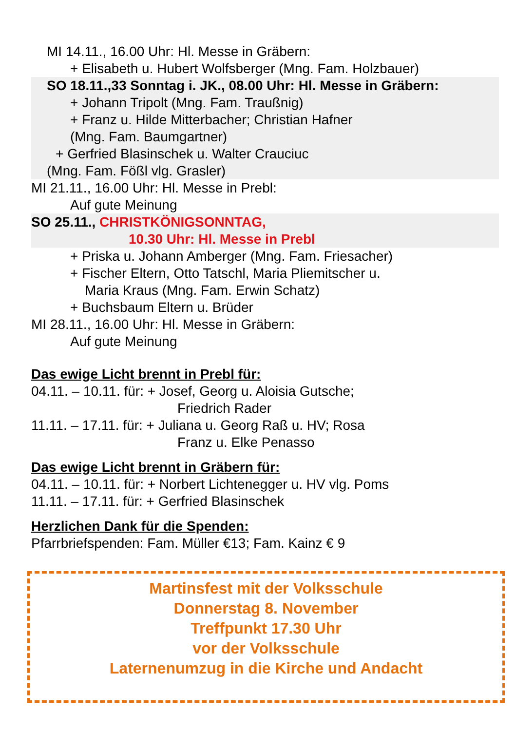MI 14.11., 16.00 Uhr: Hl. Messe in Gräbern:
+ Elisabeth u. Hubert Wolfsberger (Mng. Fam. Holzbauer)
SO 18.11.,33 Sonntag i. JK., 08.00 Uhr: Hl. Messe in Gräbern:
+ Johann Tripolt (Mng. Fam. Traußnig)
+ Franz u. Hilde Mitterbacher; Christian Hafner
(Mng. Fam. Baumgartner)
+ Gerfried Blasinschek u. Walter Crauciuc
(Mng. Fam. Fößl vlg. Grasler)
MI 21.11., 16.00 Uhr: Hl. Messe in Prebl:
Auf gute Meinung
SO 25.11., CHRISTKÖNIGSONNTAG,
10.30 Uhr: Hl. Messe in Prebl
+ Priska u. Johann Amberger (Mng. Fam. Friesacher)
+ Fischer Eltern, Otto Tatschl, Maria Pliemitscher u.
Maria Kraus (Mng. Fam. Erwin Schatz)
+ Buchsbaum Eltern u. Brüder
MI 28.11., 16.00 Uhr: Hl. Messe in Gräbern:
Auf gute Meinung
Das ewige Licht brennt in Prebl für:
04.11. – 10.11. für: + Josef, Georg u. Aloisia Gutsche;
Friedrich Rader
11.11. – 17.11. für: + Juliana u. Georg Raß u. HV; Rosa
Franz u. Elke Penasso
Das ewige Licht brennt in Gräbern für:
04.11. – 10.11. für: + Norbert Lichtenegger u. HV vlg. Poms
11.11. – 17.11. für: + Gerfried Blasinschek
Herzlichen Dank für die Spenden:
Pfarrbriefspenden: Fam. Müller €13; Fam. Kainz € 9
Martinsfest mit der Volksschule
Donnerstag 8. November
Treffpunkt 17.30 Uhr
vor der Volksschule
Laternenumzug in die Kirche und Andacht